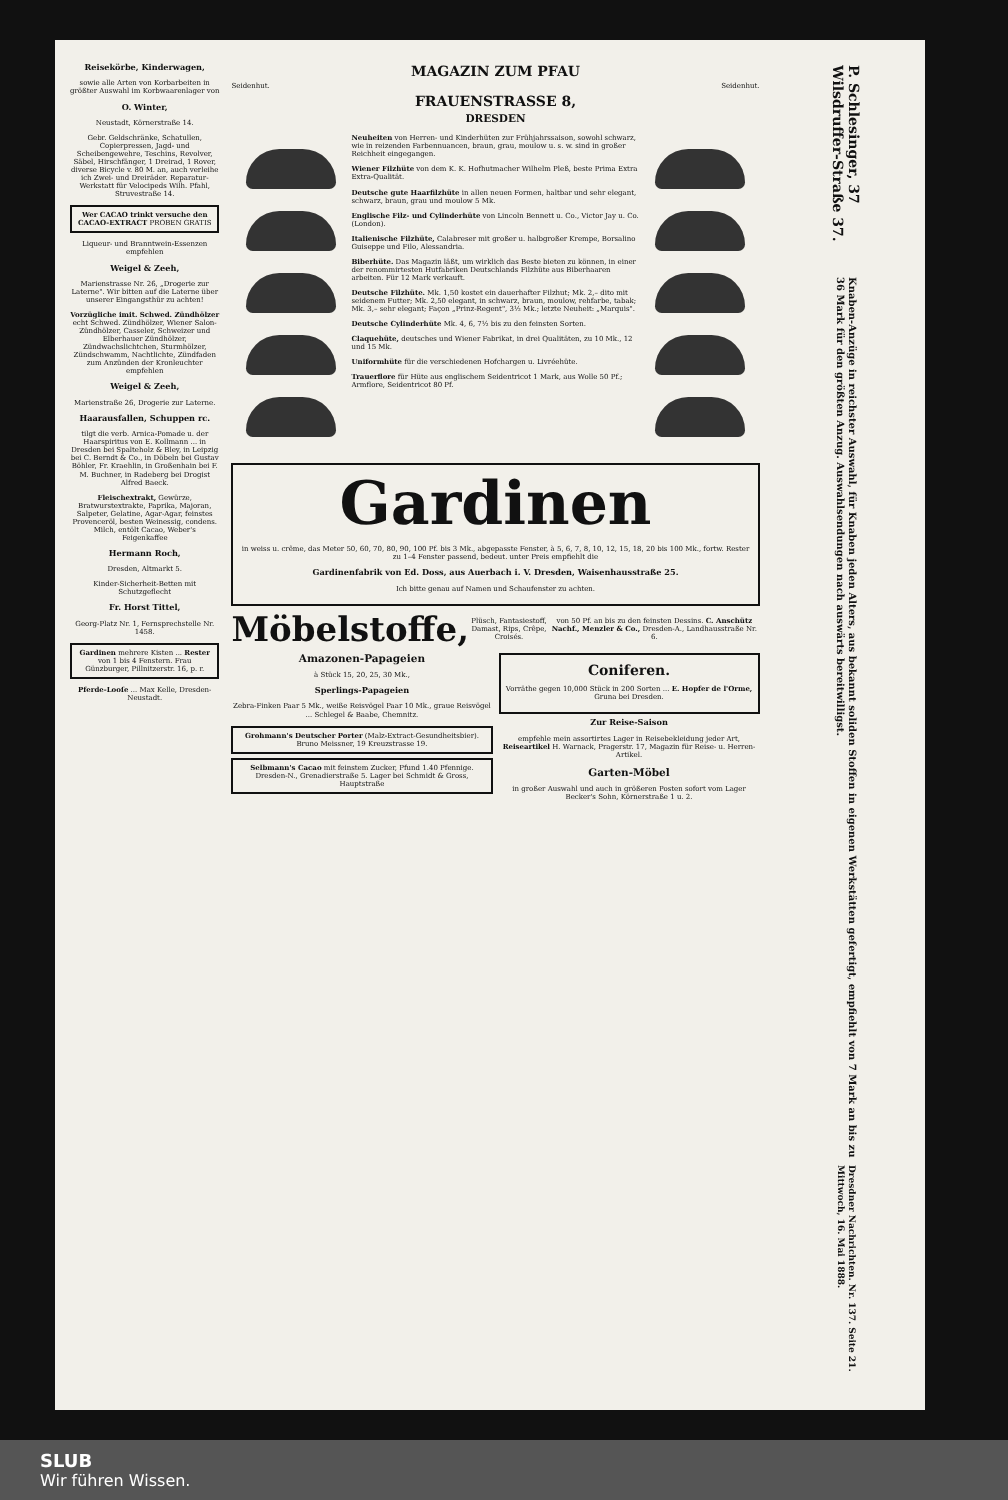Reisekörbe, Kinderwagen,
sowie alle Arten von Korbarbeiten in größter Auswahl im Korbwaarenlager von
O. Winter,
Neustadt, Körnerstraße 14.
Gebr. Geldschränke, Schatullen, Copierpressen, Jagd- und Scheibengewehre, Teschins, Revolver, Säbel, Hirschfänger, 1 Dreirad, 1 Rover, diverse Bicycle v. 80 M. an, auch verleihe ich Zwei- und Dreiräder. Reparatur-Werkstatt für Velocipeds Wilh. Pfahl, Struvestraße 14.
Wer CACAO trinkt versuche den CACAO-EXTRACT PROBEN GRATIS
Liqueur- und Branntwein-Essenzen empfehlen
Weigel & Zeeh,
Marienstrasse Nr. 26, „Drogerie zur Laterne". Wir bitten auf die Laterne über unserer Eingangsthür zu achten!
Vorzügliche imit. Schwed. Zündhölzer echt Schwed. Zündhölzer, Wiener Salon-Zündhölzer, Casseler, Schweizer und Elberhauer Zündhölzer, Zündwachslichtchen, Sturmhölzer, Zündschwamm, Nachtlichte, Zündfaden zum Anzünden der Kronleuchter empfehlen
Weigel & Zeeh,
Marienstraße 26, Drogerie zur Laterne.
Haarausfallen, Schuppen rc.
tilgt die verb. Arnica-Pomade u. der Haarspiritus von E. Kollmann ... in Dresden bei Spalteholz & Bley, in Leipzig bei C. Berndt & Co., in Döbeln bei Gustav Böhler, Fr. Kraehlin, in Großenhain bei F. M. Buchner, in Radeberg bei Drogist Alfred Baeck.
Fleischextrakt, Gewürze, Bratwurstextrakte, Paprika, Majoran, Salpeter, Gelatine, Agar-Agar, feinstes Provenceröl, besten Weinessig, condens. Milch, entölt Cacao, Weber's Feigenkaffee
Hermann Roch,
Dresden, Altmarkt 5.
Kinder-Sicherheit-Betten mit Schutzgeflecht
Fr. Horst Tittel,
Georg-Platz Nr. 1, Fernsprechstelle Nr. 1458.
Gardinen mehrere Kisten ... Rester von 1 bis 4 Fenstern. Frau Günzburger, Pillnitzerstr. 16, p. r.
Pferde-Looſe ... Max Kelle, Dresden-Neustadt.
MAGAZIN ZUM PFAU
Seidenhut. Seidenhut.
FRAUENSTRASSE 8,
DRESDEN
Neuheiten von Herren- und Kinderhüten zur Frühjahrssaison, sowohl schwarz, wie in reizenden Farbennuancen, braun, grau, moulow u. s. w. sind in großer Reichheit eingegangen.
Wiener Filzhüte von dem K. K. Hofhutmacher Wilhelm Pleß, beste Prima Extra Extra-Qualität.
Deutsche gute Haarfilzhüte in allen neuen Formen, haltbar und sehr elegant, schwarz, braun, grau und moulow 5 Mk.
Englische Filz- und Cylinderhüte von Lincoln Bennett u. Co., Victor Jay u. Co. (London).
Italienische Filzhüte, Calabreser mit großer u. halbgroßer Krempe, Borsalino Guiseppe und Filo, Alessandria.
Biberhüte. Das Magazin läßt, um wirklich das Beste bieten zu können, in einer der renommirtesten Hutfabriken Deutschlands Filzhüte aus Biberhaaren arbeiten. Für 12 Mark verkauft.
Deutsche Filzhüte. Mk. 1,50 kostet ein dauerhafter Filzhut; Mk. 2,– dito mit seidenem Futter; Mk. 2,50 elegant, in schwarz, braun, moulow, rehfarbe, tabak; Mk. 3,– sehr elegant; Façon „Prinz-Regent", 3½ Mk.; letzte Neuheit: „Marquis".
Deutsche Cylinderhüte Mk. 4, 6, 7½ bis zu den feinsten Sorten.
Claquehüte, deutsches und Wiener Fabrikat, in drei Qualitäten, zu 10 Mk., 12 und 15 Mk.
Uniformhüte für die verschiedenen Hofchargen u. Livréehüte.
Trauerflore für Hüte aus englischem Seidentricot 1 Mark, aus Wolle 50 Pf.; Armflore, Seidentricot 80 Pf.
Gardinen
in weiss u. crême, das Meter 50, 60, 70, 80, 90, 100 Pf. bis 3 Mk., abgepasste Fenster, à 5, 6, 7, 8, 10, 12, 15, 18, 20 bis 100 Mk., fortw. Rester zu 1–4 Fenster passend, bedeut. unter Preis empfiehlt die
Gardinenfabrik von Ed. Doss, aus Auerbach i. V. Dresden, Waisenhausstraße 25.
Ich bitte genau auf Namen und Schaufenster zu achten.
Möbelstoffe, Plüsch, Fantasiestoff, Damast, Rips, Crêpe, Croisés. von 50 Pf. an bis zu den feinsten Dessins. C. Anschütz Nachf., Menzler & Co., Dresden-A., Landhausstraße Nr. 6.
Amazonen-Papageien
à Stück 15, 20, 25, 30 Mk.,
Sperlings-Papageien
Zebra-Finken Paar 5 Mk., weiße Reisvögel Paar 10 Mk., graue Reisvögel ... Schlegel & Baabe, Chemnitz.
Grohmann's Deutscher Porter (Malz-Extract-Gesundheitsbier). Bruno Meissner, 19 Kreuzstrasse 19.
Selbmann's Cacao mit feinstem Zucker, Pfund 1.40 Pfennige. Dresden-N., Grenadierstraße 5. Lager bei Schmidt & Gross, Hauptstraße
Coniferen.
Vorräthe gegen 10,000 Stück in 200 Sorten ... E. Hopfer de l'Orme, Gruna bei Dresden.
Zur Reise-Saison
empfehle mein assortirtes Lager in Reisebekleidung jeder Art, Reiseartikel H. Warnack, Pragerstr. 17, Magazin für Reise- u. Herren-Artikel.
Garten-Möbel
in großer Auswahl und auch in größeren Posten sofort vom Lager Becker's Sohn, Körnerstraße 1 u. 2.
P. Schlesinger, 37 Wilsdruffer-Straße 37.
Knaben-Anzüge in reichster Auswahl, für Knaben jeden Alters, aus bekannt soliden Stoffen in eigenen Werkstätten gefertigt, empfiehlt von 7 Mark an bis zu 36 Mark für den größten Anzug. Auswahlsendungen nach auswärts bereitwilligst.
Dresdner Nachrichten. Nr. 137. Seite 21. Mittwoch, 16. Mai 1888.
SLUB
Wir führen Wissen.